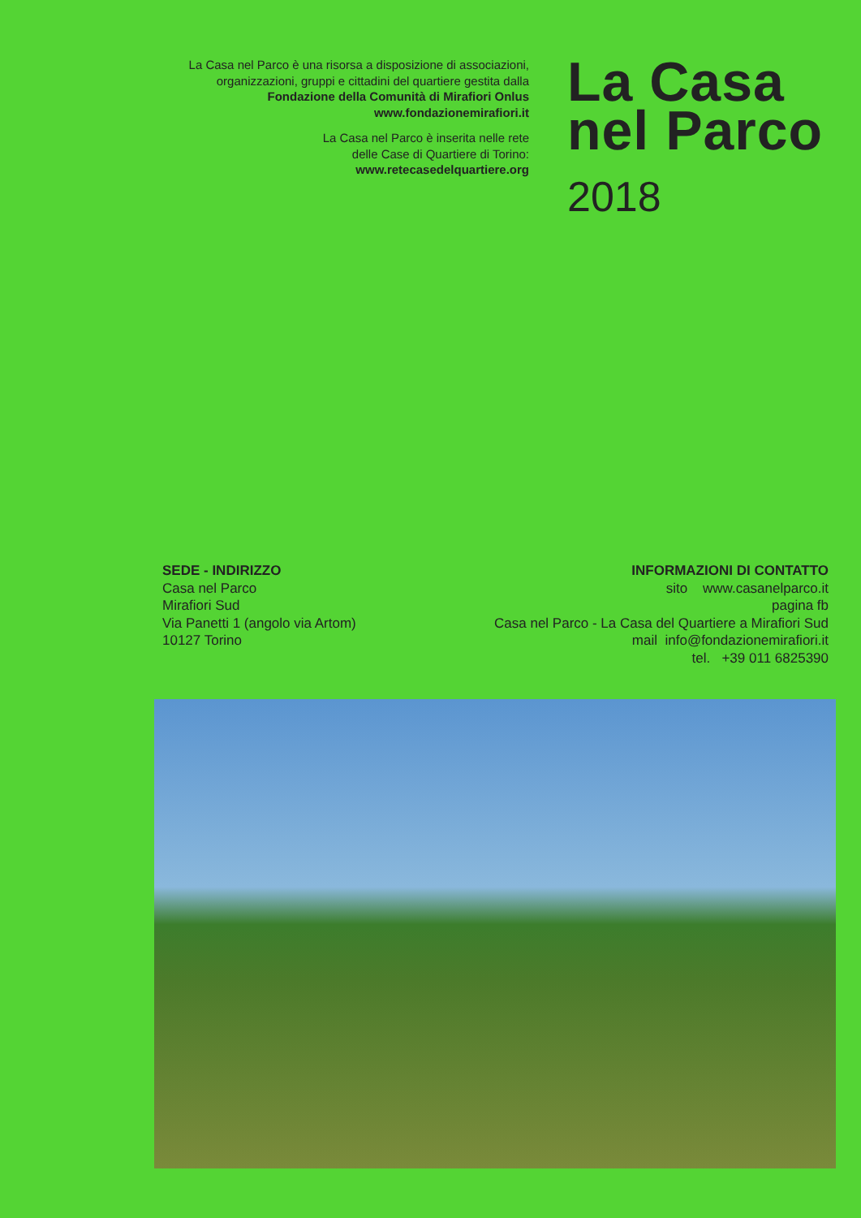La Casa nel Parco è una risorsa a disposizione di associazioni,
organizzazioni, gruppi e cittadini del quartiere gestita dalla
Fondazione della Comunità di Mirafiori Onlus
www.fondazionemirafiori.it
La Casa nel Parco è inserita nelle rete
delle Case di Quartiere di Torino:
www.retecasedelquartiere.org
La Casa
nel Parco
2018
SEDE - INDIRIZZO
Casa nel Parco
Mirafiori Sud
Via Panetti 1 (angolo via Artom)
10127 Torino
INFORMAZIONI DI CONTATTO
sito www.casanelparco.it
pagina fb
Casa nel Parco - La Casa del Quartiere a Mirafiori Sud
mail info@fondazionemirafiori.it
tel. +39 011 6825390